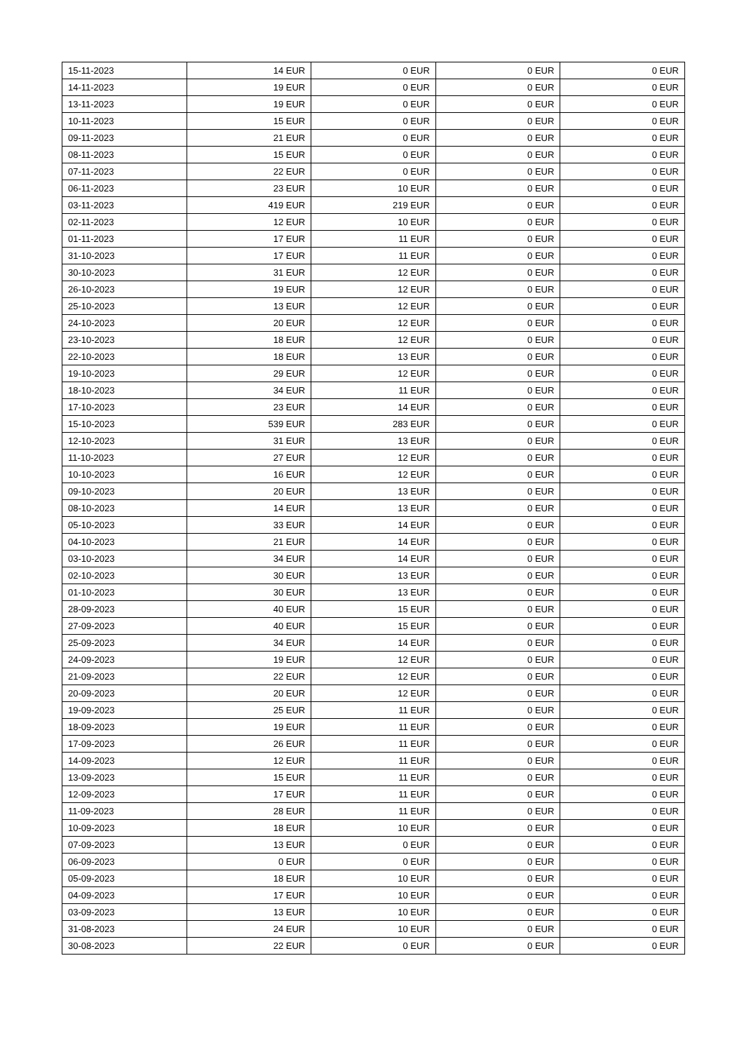| 15-11-2023 | 14 EUR | 0 EUR | 0 EUR | 0 EUR |
| 14-11-2023 | 19 EUR | 0 EUR | 0 EUR | 0 EUR |
| 13-11-2023 | 19 EUR | 0 EUR | 0 EUR | 0 EUR |
| 10-11-2023 | 15 EUR | 0 EUR | 0 EUR | 0 EUR |
| 09-11-2023 | 21 EUR | 0 EUR | 0 EUR | 0 EUR |
| 08-11-2023 | 15 EUR | 0 EUR | 0 EUR | 0 EUR |
| 07-11-2023 | 22 EUR | 0 EUR | 0 EUR | 0 EUR |
| 06-11-2023 | 23 EUR | 10 EUR | 0 EUR | 0 EUR |
| 03-11-2023 | 419 EUR | 219 EUR | 0 EUR | 0 EUR |
| 02-11-2023 | 12 EUR | 10 EUR | 0 EUR | 0 EUR |
| 01-11-2023 | 17 EUR | 11 EUR | 0 EUR | 0 EUR |
| 31-10-2023 | 17 EUR | 11 EUR | 0 EUR | 0 EUR |
| 30-10-2023 | 31 EUR | 12 EUR | 0 EUR | 0 EUR |
| 26-10-2023 | 19 EUR | 12 EUR | 0 EUR | 0 EUR |
| 25-10-2023 | 13 EUR | 12 EUR | 0 EUR | 0 EUR |
| 24-10-2023 | 20 EUR | 12 EUR | 0 EUR | 0 EUR |
| 23-10-2023 | 18 EUR | 12 EUR | 0 EUR | 0 EUR |
| 22-10-2023 | 18 EUR | 13 EUR | 0 EUR | 0 EUR |
| 19-10-2023 | 29 EUR | 12 EUR | 0 EUR | 0 EUR |
| 18-10-2023 | 34 EUR | 11 EUR | 0 EUR | 0 EUR |
| 17-10-2023 | 23 EUR | 14 EUR | 0 EUR | 0 EUR |
| 15-10-2023 | 539 EUR | 283 EUR | 0 EUR | 0 EUR |
| 12-10-2023 | 31 EUR | 13 EUR | 0 EUR | 0 EUR |
| 11-10-2023 | 27 EUR | 12 EUR | 0 EUR | 0 EUR |
| 10-10-2023 | 16 EUR | 12 EUR | 0 EUR | 0 EUR |
| 09-10-2023 | 20 EUR | 13 EUR | 0 EUR | 0 EUR |
| 08-10-2023 | 14 EUR | 13 EUR | 0 EUR | 0 EUR |
| 05-10-2023 | 33 EUR | 14 EUR | 0 EUR | 0 EUR |
| 04-10-2023 | 21 EUR | 14 EUR | 0 EUR | 0 EUR |
| 03-10-2023 | 34 EUR | 14 EUR | 0 EUR | 0 EUR |
| 02-10-2023 | 30 EUR | 13 EUR | 0 EUR | 0 EUR |
| 01-10-2023 | 30 EUR | 13 EUR | 0 EUR | 0 EUR |
| 28-09-2023 | 40 EUR | 15 EUR | 0 EUR | 0 EUR |
| 27-09-2023 | 40 EUR | 15 EUR | 0 EUR | 0 EUR |
| 25-09-2023 | 34 EUR | 14 EUR | 0 EUR | 0 EUR |
| 24-09-2023 | 19 EUR | 12 EUR | 0 EUR | 0 EUR |
| 21-09-2023 | 22 EUR | 12 EUR | 0 EUR | 0 EUR |
| 20-09-2023 | 20 EUR | 12 EUR | 0 EUR | 0 EUR |
| 19-09-2023 | 25 EUR | 11 EUR | 0 EUR | 0 EUR |
| 18-09-2023 | 19 EUR | 11 EUR | 0 EUR | 0 EUR |
| 17-09-2023 | 26 EUR | 11 EUR | 0 EUR | 0 EUR |
| 14-09-2023 | 12 EUR | 11 EUR | 0 EUR | 0 EUR |
| 13-09-2023 | 15 EUR | 11 EUR | 0 EUR | 0 EUR |
| 12-09-2023 | 17 EUR | 11 EUR | 0 EUR | 0 EUR |
| 11-09-2023 | 28 EUR | 11 EUR | 0 EUR | 0 EUR |
| 10-09-2023 | 18 EUR | 10 EUR | 0 EUR | 0 EUR |
| 07-09-2023 | 13 EUR | 0 EUR | 0 EUR | 0 EUR |
| 06-09-2023 | 0 EUR | 0 EUR | 0 EUR | 0 EUR |
| 05-09-2023 | 18 EUR | 10 EUR | 0 EUR | 0 EUR |
| 04-09-2023 | 17 EUR | 10 EUR | 0 EUR | 0 EUR |
| 03-09-2023 | 13 EUR | 10 EUR | 0 EUR | 0 EUR |
| 31-08-2023 | 24 EUR | 10 EUR | 0 EUR | 0 EUR |
| 30-08-2023 | 22 EUR | 0 EUR | 0 EUR | 0 EUR |